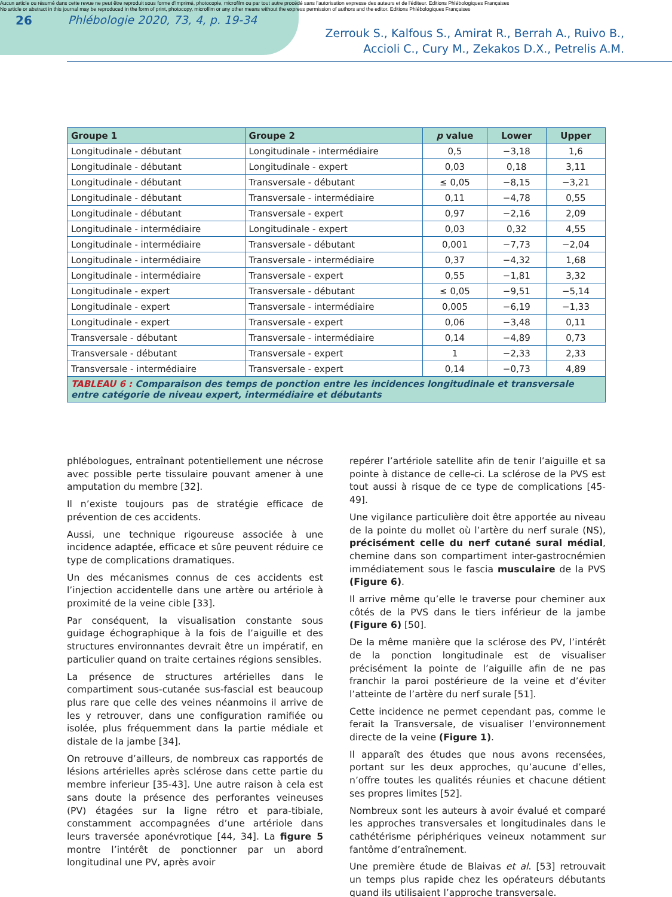Aucun article ou résumé dans cette revue ne peut être reproduit sous forme d'imprimé, photocopie, microfilm ou par tout autre procédé sans l'autorisation expresse des auteurs et de l'éditeur. Editions Phlébologiques Françaises
No article or abstract in this journal may be reproduced in the form of print, photocopy, microfilm or any other means without the express permission of authors and the editor. Editions Phlébologiques Françaises
26 Phlébologie 2020, 73, 4, p. 19-34 Zerrouk S., Kalfous S., Amirat R., Berrah A., Ruivo B.,
Accioli C., Cury M., Zekakos D.X., Petrelis A.M.
| Groupe 1 | Groupe 2 | p value | Lower | Upper |
| --- | --- | --- | --- | --- |
| Longitudinale - débutant | Longitudinale - intermédiaire | 0,5 | −3,18 | 1,6 |
| Longitudinale - débutant | Longitudinale - expert | 0,03 | 0,18 | 3,11 |
| Longitudinale - débutant | Transversale - débutant | ≤ 0,05 | −8,15 | −3,21 |
| Longitudinale - débutant | Transversale - intermédiaire | 0,11 | −4,78 | 0,55 |
| Longitudinale - débutant | Transversale - expert | 0,97 | −2,16 | 2,09 |
| Longitudinale - intermédiaire | Longitudinale - expert | 0,03 | 0,32 | 4,55 |
| Longitudinale - intermédiaire | Transversale - débutant | 0,001 | −7,73 | −2,04 |
| Longitudinale - intermédiaire | Transversale - intermédiaire | 0,37 | −4,32 | 1,68 |
| Longitudinale - intermédiaire | Transversale - expert | 0,55 | −1,81 | 3,32 |
| Longitudinale - expert | Transversale - débutant | ≤ 0,05 | −9,51 | −5,14 |
| Longitudinale - expert | Transversale - intermédiaire | 0,005 | −6,19 | −1,33 |
| Longitudinale - expert | Transversale - expert | 0,06 | −3,48 | 0,11 |
| Transversale - débutant | Transversale - intermédiaire | 0,14 | −4,89 | 0,73 |
| Transversale - débutant | Transversale - expert | 1 | −2,33 | 2,33 |
| Transversale - intermédiaire | Transversale - expert | 0,14 | −0,73 | 4,89 |
| TABLEAU 6 : Comparaison des temps de ponction entre les incidences longitudinale et transversale entre catégorie de niveau expert, intermédiaire et débutants | | | | |
phlébologues, entraînant potentiellement une nécrose avec possible perte tissulaire pouvant amener à une amputation du membre [32].
Il n’existe toujours pas de stratégie efficace de prévention de ces accidents.
Aussi, une technique rigoureuse associée à une incidence adaptée, efficace et sûre peuvent réduire ce type de complications dramatiques.
Un des mécanismes connus de ces accidents est l’injection accidentelle dans une artère ou artériole à proximité de la veine cible [33].
Par conséquent, la visualisation constante sous guidage échographique à la fois de l’aiguille et des structures environnantes devrait être un impératif, en particulier quand on traite certaines régions sensibles.
La présence de structures artérielles dans le compartiment sous-cutanée sus-fascial est beaucoup plus rare que celle des veines néanmoins il arrive de les y retrouver, dans une configuration ramifiée ou isolée, plus fréquemment dans la partie médiale et distale de la jambe [34].
On retrouve d’ailleurs, de nombreux cas rapportés de lésions artérielles après sclérose dans cette partie du membre inferieur [35-43]. Une autre raison à cela est sans doute la présence des perforantes veineuses (PV) étagées sur la ligne rétro et para-tibiale, constamment accompagnées d’une artériole dans leurs traversée aponévrotique [44, 34]. La figure 5 montre l’intérêt de ponctionner par un abord longitudinal une PV, après avoir
repérer l’artériole satellite afin de tenir l’aiguille et sa pointe à distance de celle-ci. La sclérose de la PVS est tout aussi à risque de ce type de complications [45-49].
Une vigilance particulière doit être apportée au niveau de la pointe du mollet où l’artère du nerf surale (NS), précisément celle du nerf cutané sural médial, chemine dans son compartiment inter-gastrocnémien immédiatement sous le fascia musculaire de la PVS (Figure 6).
Il arrive même qu’elle le traverse pour cheminer aux côtés de la PVS dans le tiers inférieur de la jambe (Figure 6) [50].
De la même manière que la sclérose des PV, l’intérêt de la ponction longitudinale est de visualiser précisément la pointe de l’aiguille afin de ne pas franchir la paroi postérieure de la veine et d’éviter l’atteinte de l’artère du nerf surale [51].
Cette incidence ne permet cependant pas, comme le ferait la Transversale, de visualiser l’environnement directe de la veine (Figure 1).
Il apparaît des études que nous avons recensées, portant sur les deux approches, qu’aucune d’elles, n’offre toutes les qualités réunies et chacune détient ses propres limites [52].
Nombreux sont les auteurs à avoir évalué et comparé les approches transversales et longitudinales dans le cathétérisme périphériques veineux notamment sur fantôme d’entraînement.
Une première étude de Blaivas et al. [53] retrouvait un temps plus rapide chez les opérateurs débutants quand ils utilisaient l’approche transversale.